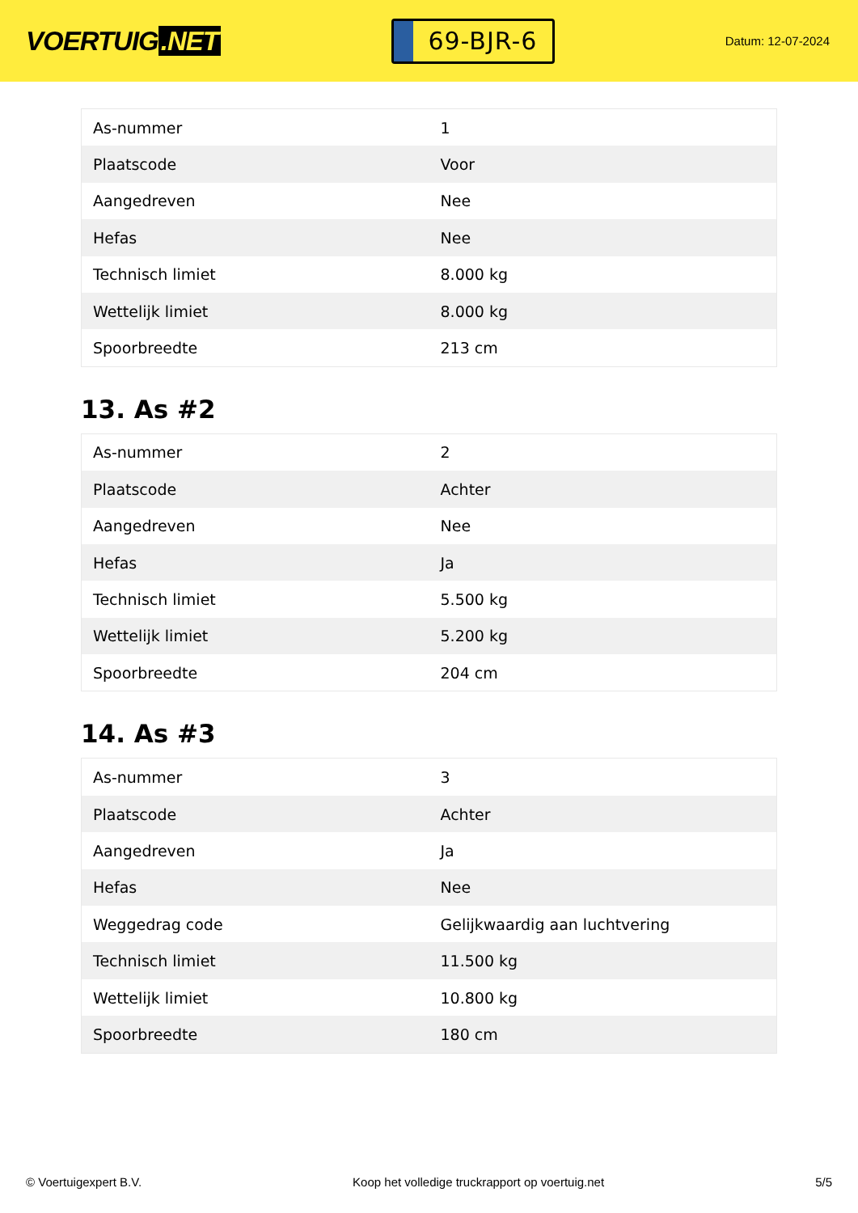VOERTUIG.NET
69-BJR-6
Datum: 12-07-2024
| As-nummer | 1 |
| Plaatscode | Voor |
| Aangedreven | Nee |
| Hefas | Nee |
| Technisch limiet | 8.000 kg |
| Wettelijk limiet | 8.000 kg |
| Spoorbreedte | 213 cm |
13. As #2
| As-nummer | 2 |
| Plaatscode | Achter |
| Aangedreven | Nee |
| Hefas | Ja |
| Technisch limiet | 5.500 kg |
| Wettelijk limiet | 5.200 kg |
| Spoorbreedte | 204 cm |
14. As #3
| As-nummer | 3 |
| Plaatscode | Achter |
| Aangedreven | Ja |
| Hefas | Nee |
| Weggedrag code | Gelijkwaardig aan luchtvering |
| Technisch limiet | 11.500 kg |
| Wettelijk limiet | 10.800 kg |
| Spoorbreedte | 180 cm |
© Voertuigexpert B.V. Koop het volledige truckrapport op voertuig.net 5/5